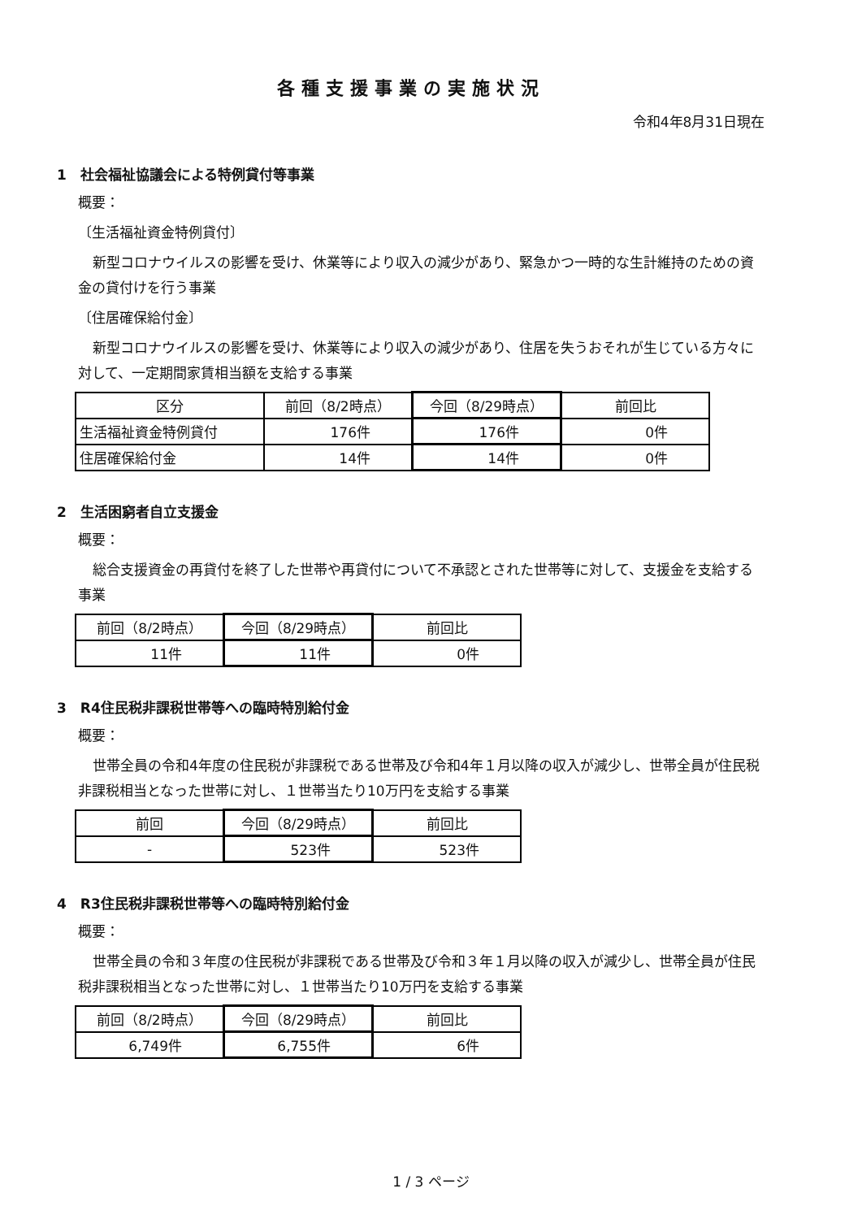各種支援事業の実施状況
令和4年8月31日現在
1　社会福祉協議会による特例貸付等事業
概要：
〔生活福祉資金特例貸付〕
新型コロナウイルスの影響を受け、休業等により収入の減少があり、緊急かつ一時的な生計維持のための資金の貸付けを行う事業
〔住居確保給付金〕
新型コロナウイルスの影響を受け、休業等により収入の減少があり、住居を失うおそれが生じている方々に対して、一定期間家賃相当額を支給する事業
| 区分 | 前回（8/2時点） | 今回（8/29時点） | 前回比 |
| --- | --- | --- | --- |
| 生活福祉資金特例貸付 | 176件 | 176件 | 0件 |
| 住居確保給付金 | 14件 | 14件 | 0件 |
2　生活困窮者自立支援金
概要：
総合支援資金の再貸付を終了した世帯や再貸付について不承認とされた世帯等に対して、支援金を支給する事業
| 前回（8/2時点） | 今回（8/29時点） | 前回比 |
| --- | --- | --- |
| 11件 | 11件 | 0件 |
3　R4住民税非課税世帯等への臨時特別給付金
概要：
世帯全員の令和4年度の住民税が非課税である世帯及び令和4年１月以降の収入が減少し、世帯全員が住民税非課税相当となった世帯に対し、１世帯当たり10万円を支給する事業
| 前回 | 今回（8/29時点） | 前回比 |
| --- | --- | --- |
| - | 523件 | 523件 |
4　R3住民税非課税世帯等への臨時特別給付金
概要：
世帯全員の令和３年度の住民税が非課税である世帯及び令和３年１月以降の収入が減少し、世帯全員が住民税非課税相当となった世帯に対し、１世帯当たり10万円を支給する事業
| 前回（8/2時点） | 今回（8/29時点） | 前回比 |
| --- | --- | --- |
| 6,749件 | 6,755件 | 6件 |
1 / 3 ページ